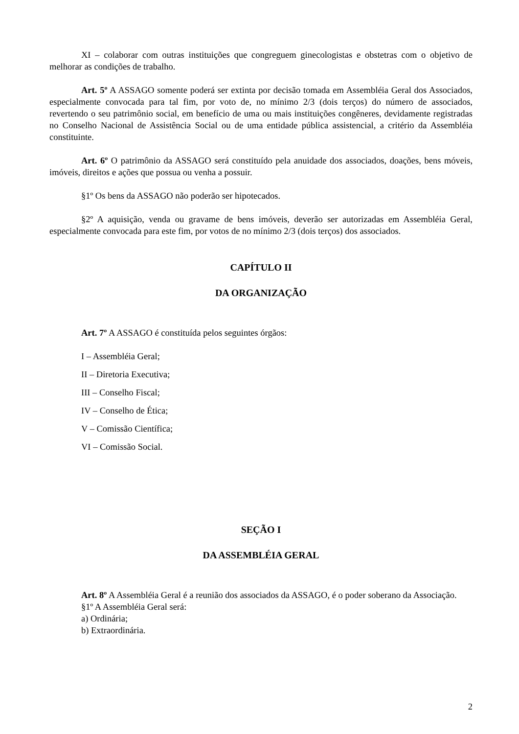XI – colaborar com outras instituições que congreguem ginecologistas e obstetras com o objetivo de melhorar as condições de trabalho.
Art. 5º A ASSAGO somente poderá ser extinta por decisão tomada em Assembléia Geral dos Associados, especialmente convocada para tal fim, por voto de, no mínimo 2/3 (dois terços) do número de associados, revertendo o seu patrimônio social, em benefício de uma ou mais instituições congêneres, devidamente registradas no Conselho Nacional de Assistência Social ou de uma entidade pública assistencial, a critério da Assembléia constituinte.
Art. 6º O patrimônio da ASSAGO será constituído pela anuidade dos associados, doações, bens móveis, imóveis, direitos e ações que possua ou venha a possuir.
§1º Os bens da ASSAGO não poderão ser hipotecados.
§2º A aquisição, venda ou gravame de bens imóveis, deverão ser autorizadas em Assembléia Geral, especialmente convocada para este fim, por votos de no mínimo 2/3 (dois terços) dos associados.
CAPÍTULO II
DA ORGANIZAÇÃO
Art. 7º A ASSAGO é constituída pelos seguintes órgãos:
I – Assembléia Geral;
II – Diretoria Executiva;
III – Conselho Fiscal;
IV – Conselho de Ética;
V – Comissão Científica;
VI – Comissão Social.
SEÇÃO I
DA ASSEMBLÉIA GERAL
Art. 8º A Assembléia Geral é a reunião dos associados da ASSAGO, é o poder soberano da Associação.
§1º A Assembléia Geral será:
a) Ordinária;
b) Extraordinária.
2